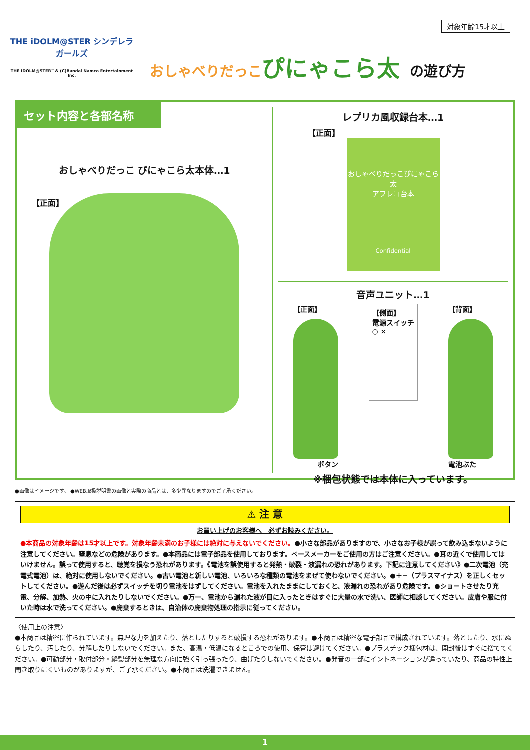対象年齢15才以上
THE iDOLM@STER シンデレラガールズ
THE IDOLM@STER™& (C)Bandai Namco Entertainment Inc.
おしゃべりだっこ ぴにゃこら太 の遊び方
セット内容と各部名称
おしゃべりだっこ ぴにゃこら太本体…1
【正面】
レプリカ風収録台本…1
【正面】
おしゃべりだっこぴにゃこら太
アフレコ台本
Confidential
音声ユニット…1
【正面】
ボタン
【側面】
電源スイッチ
○ ×
【背面】
電池ぶた
※梱包状態では本体に入っています。
●画像はイメージです。 ●WEB取扱説明書の画像と実際の商品とは、多少異なりますのでご了承ください。
⚠ 注 意
お買い上げのお客様へ　必ずお読みください。
●本商品の対象年齢は15才以上です。対象年齢未満のお子様には絶対に与えないでください。●小さな部品がありますので、小さなお子様が誤って飲み込まないように注意してください。窒息などの危険があります。●本商品には電子部品を使用しております。ペースメーカーをご使用の方はご注意ください。●耳の近くで使用してはいけません。誤って使用すると、聴覚を損なう恐れがあります。《電池を誤使用すると発熱・破裂・液漏れの恐れがあります。下記に注意してください》●二次電池（充電式電池）は、絶対に使用しないでください。●古い電池と新しい電池、いろいろな種類の電池をまぜて使わないでください。●＋−（プラスマイナス）を正しくセットしてください。●遊んだ後は必ずスイッチを切り電池をはずしてください。電池を入れたままにしておくと、液漏れの恐れがあり危険です。●ショートさせたり充電、分解、加熱、火の中に入れたりしないでください。●万一、電池から漏れた液が目に入ったときはすぐに大量の水で洗い、医師に相談してください。皮膚や服に付いた時は水で洗ってください。●廃棄するときは、自治体の廃棄物処理の指示に従ってください。
〈使用上の注意〉
●本商品は精密に作られています。無理な力を加えたり、落としたりすると破損する恐れがあります。●本商品は精密な電子部品で構成されています。落としたり、水にぬらしたり、汚したり、分解したりしないでください。また、高温・低温になるところでの使用、保管は避けてください。●プラスチック梱包材は、開封後はすぐに捨ててください。●可動部分・取付部分・縫製部分を無理な方向に強く引っ張ったり、曲げたりしないでください。●発音の一部にイントネーションが違っていたり、商品の特性上聞き取りにくいものがありますが、ご了承ください。●本商品は洗濯できません。
1